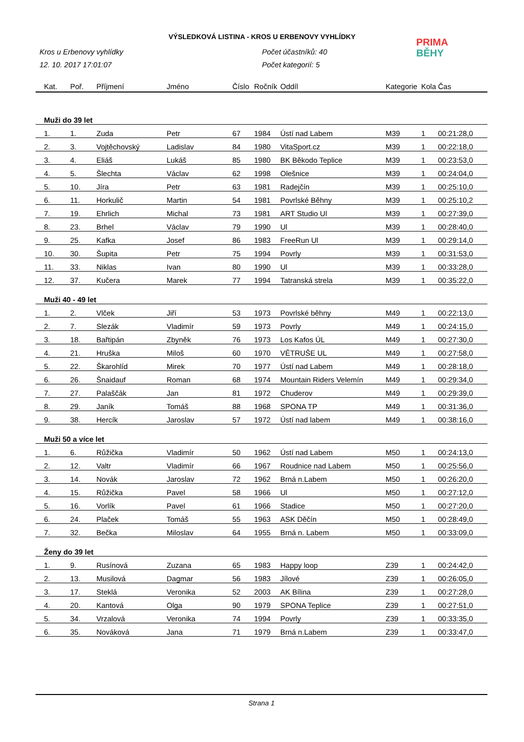VÝSLEDKOVÁ LISTINA - KROS U ERBENOVY VYHLÍDKY
PRIMA
BĚHY
Kros u Erbenovy vyhlídky
12. 10. 2017 17:01:07
Počet účastníků: 40
Počet kategorií: 5
| Kat. | Poř. | Příjmení | Jméno | Číslo | Ročník | Oddíl | Kategorie | Kola | Čas |
| --- | --- | --- | --- | --- | --- | --- | --- | --- | --- |
| Muži do 39 let | | | | | | | | | |
| 1. | 1. | Zuda | Petr | 67 | 1984 | Ústí nad Labem | M39 | 1 | 00:21:28,0 |
| 2. | 3. | Vojtěchovský | Ladislav | 84 | 1980 | VitaSport.cz | M39 | 1 | 00:22:18,0 |
| 3. | 4. | Eliáš | Lukáš | 85 | 1980 | BK Běkodo Teplice | M39 | 1 | 00:23:53,0 |
| 4. | 5. | Šlechta | Václav | 62 | 1998 | Olešnice | M39 | 1 | 00:24:04,0 |
| 5. | 10. | Jíra | Petr | 63 | 1981 | Radejčín | M39 | 1 | 00:25:10,0 |
| 6. | 11. | Horkulič | Martin | 54 | 1981 | Povrlské Běhny | M39 | 1 | 00:25:10,2 |
| 7. | 19. | Ehrlich | Michal | 73 | 1981 | ART Studio Ul | M39 | 1 | 00:27:39,0 |
| 8. | 23. | Brhel | Václav | 79 | 1990 | Ul | M39 | 1 | 00:28:40,0 |
| 9. | 25. | Kafka | Josef | 86 | 1983 | FreeRun Ul | M39 | 1 | 00:29:14,0 |
| 10. | 30. | Šupita | Petr | 75 | 1994 | Povrly | M39 | 1 | 00:31:53,0 |
| 11. | 33. | Niklas | Ivan | 80 | 1990 | Ul | M39 | 1 | 00:33:28,0 |
| 12. | 37. | Kučera | Marek | 77 | 1994 | Tatranská strela | M39 | 1 | 00:35:22,0 |
| Muži 40 - 49 let | | | | | | | | | |
| 1. | 2. | Vlček | Jiří | 53 | 1973 | Povrlské běhny | M49 | 1 | 00:22:13,0 |
| 2. | 7. | Slezák | Vladimír | 59 | 1973 | Povrly | M49 | 1 | 00:24:15,0 |
| 3. | 18. | Bařtipán | Zbyněk | 76 | 1973 | Los Kafos ÚL | M49 | 1 | 00:27:30,0 |
| 4. | 21. | Hruška | Miloš | 60 | 1970 | VĚTRUŠE UL | M49 | 1 | 00:27:58,0 |
| 5. | 22. | Škarohlíd | Mirek | 70 | 1977 | Ústí nad Labem | M49 | 1 | 00:28:18,0 |
| 6. | 26. | Šnaidauf | Roman | 68 | 1974 | Mountain Riders Velemín | M49 | 1 | 00:29:34,0 |
| 7. | 27. | Palaščák | Jan | 81 | 1972 | Chuderov | M49 | 1 | 00:29:39,0 |
| 8. | 29. | Janík | Tomáš | 88 | 1968 | SPONA TP | M49 | 1 | 00:31:36,0 |
| 9. | 38. | Hercík | Jaroslav | 57 | 1972 | Ústí nad labem | M49 | 1 | 00:38:16,0 |
| Muži 50 a více let | | | | | | | | | |
| 1. | 6. | Růžička | Vladimír | 50 | 1962 | Ústí nad Labem | M50 | 1 | 00:24:13,0 |
| 2. | 12. | Valtr | Vladimír | 66 | 1967 | Roudnice nad Labem | M50 | 1 | 00:25:56,0 |
| 3. | 14. | Novák | Jaroslav | 72 | 1962 | Brná n.Labem | M50 | 1 | 00:26:20,0 |
| 4. | 15. | Růžička | Pavel | 58 | 1966 | Ul | M50 | 1 | 00:27:12,0 |
| 5. | 16. | Vorlík | Pavel | 61 | 1966 | Stadice | M50 | 1 | 00:27:20,0 |
| 6. | 24. | Plaček | Tomáš | 55 | 1963 | ASK Děčín | M50 | 1 | 00:28:49,0 |
| 7. | 32. | Bečka | Miloslav | 64 | 1955 | Brná n. Labem | M50 | 1 | 00:33:09,0 |
| Ženy do 39 let | | | | | | | | | |
| 1. | 9. | Rusínová | Zuzana | 65 | 1983 | Happy loop | Z39 | 1 | 00:24:42,0 |
| 2. | 13. | Musilová | Dagmar | 56 | 1983 | Jílové | Z39 | 1 | 00:26:05,0 |
| 3. | 17. | Steklá | Veronika | 52 | 2003 | AK Bílina | Z39 | 1 | 00:27:28,0 |
| 4. | 20. | Kantová | Olga | 90 | 1979 | SPONA Teplice | Z39 | 1 | 00:27:51,0 |
| 5. | 34. | Vrzalová | Veronika | 74 | 1994 | Povrly | Z39 | 1 | 00:33:35,0 |
| 6. | 35. | Nováková | Jana | 71 | 1979 | Brná n.Labem | Z39 | 1 | 00:33:47,0 |
Strana 1